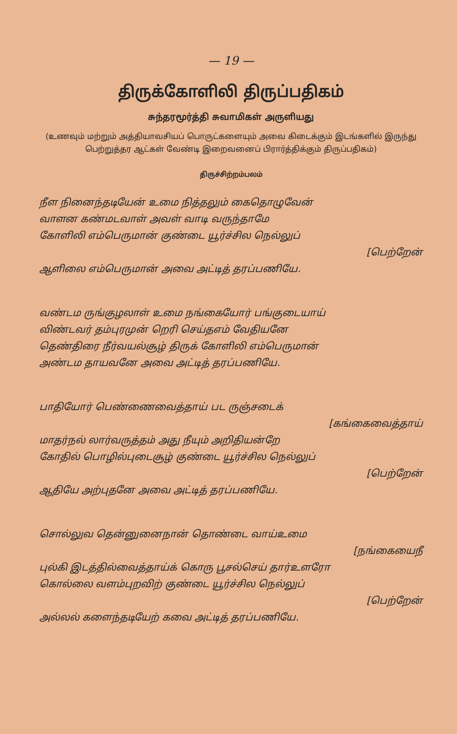— 19 —
திருக்கோளிலி திருப்பதிகம்
சுந்தரமூர்த்தி சுவாமிகள் அருளியது
(உணவும் மற்றும் அத்தியாவசியப் பொருட்களையும் அவை கிடைக்கும் இடங்களில் இருந்து பெற்றுத்தர ஆட்கள் வேண்டி இறைவனைப் பிரார்த்திக்கும் திருப்பதிகம்)
திருச்சிற்றம்பலம்
நீள நினைந்தடியேன் உமை நித்தலும் கைதொழுவேன்
வாளன கண்மடவாள் அவள் வாடி வருந்தாமே
கோளிலி எம்பெருமான் குண்டை யூர்ச்சில நெல்லுப்
[பெற்றேன்
ஆளிலை எம்பெருமான் அவை அட்டித் தரப்பணியே.
வண்டம ருங்குழலாள் உமை நங்கையோர் பங்குடையாய்
விண்டவர் தம்புரமுன் றெரி செய்தஎம் வேதியனே
தெண்திரை நீர்வயல்சூழ் திருக் கோளிலி எம்பெருமான்
அண்டம தாயவனே அவை அட்டித் தரப்பணியே.
பாதியோர் பெண்ணைவைத்தாய் பட ருஞ்சடைக்
[கங்கைவைத்தாய்
மாதர்நல் லார்வருத்தம் அது நீயும் அறிதியன்றே
கோதில் பொழில்புடைசூழ் குண்டை யூர்ச்சில நெல்லுப்
[பெற்றேன்
ஆதியே அற்புதனே அவை அட்டித் தரப்பணியே.
சொல்லுவ தென்னுனைநான் தொண்டை வாய்உமை
[நங்கையைநீ
புல்கி இடத்தில்வைத்தாய்க் கொரு பூசல்செய் தார்உளரோ
கொல்லை வளம்புறவிற் குண்டை யூர்ச்சில நெல்லுப்
[பெற்றேன்
அல்லல் களைந்தடியேற் கவை அட்டித் தரப்பணியே.